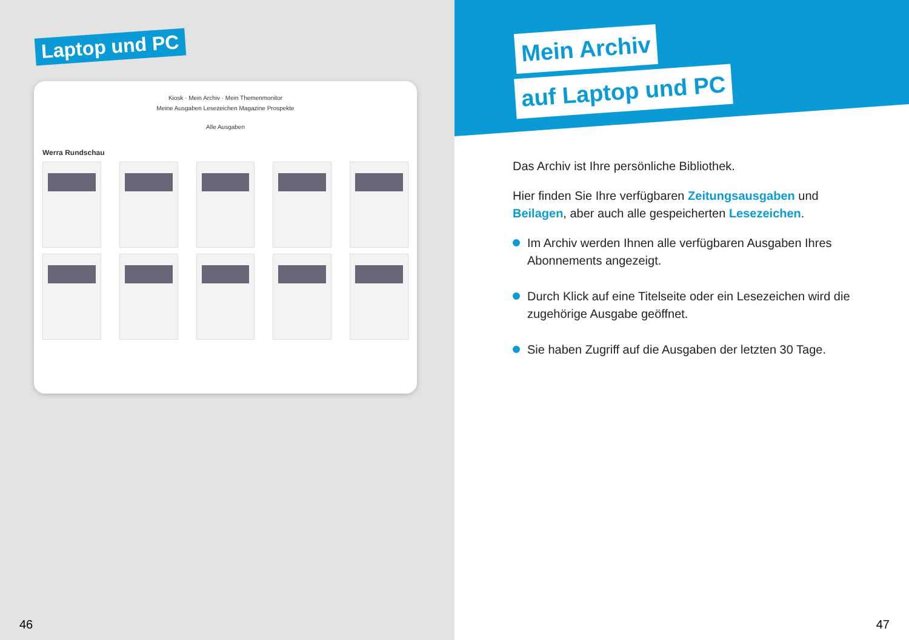Laptop und PC
Kiosk · Mein Archiv · Mein Themenmonitor
Meine Ausgaben Lesezeichen Magazine Prospekte
Alle Ausgaben
Werra Rundschau
46
Mein Archiv
auf Laptop und PC
Das Archiv ist Ihre persönliche Bibliothek.
Hier finden Sie Ihre verfügbaren Zeitungsausgaben und Beilagen, aber auch alle gespeicherten Lesezeichen.
Im Archiv werden Ihnen alle verfügbaren Ausgaben Ihres Abonnements angezeigt.
Durch Klick auf eine Titelseite oder ein Lesezeichen wird die zugehörige Ausgabe geöffnet.
Sie haben Zugriff auf die Ausgaben der letzten 30 Tage.
47